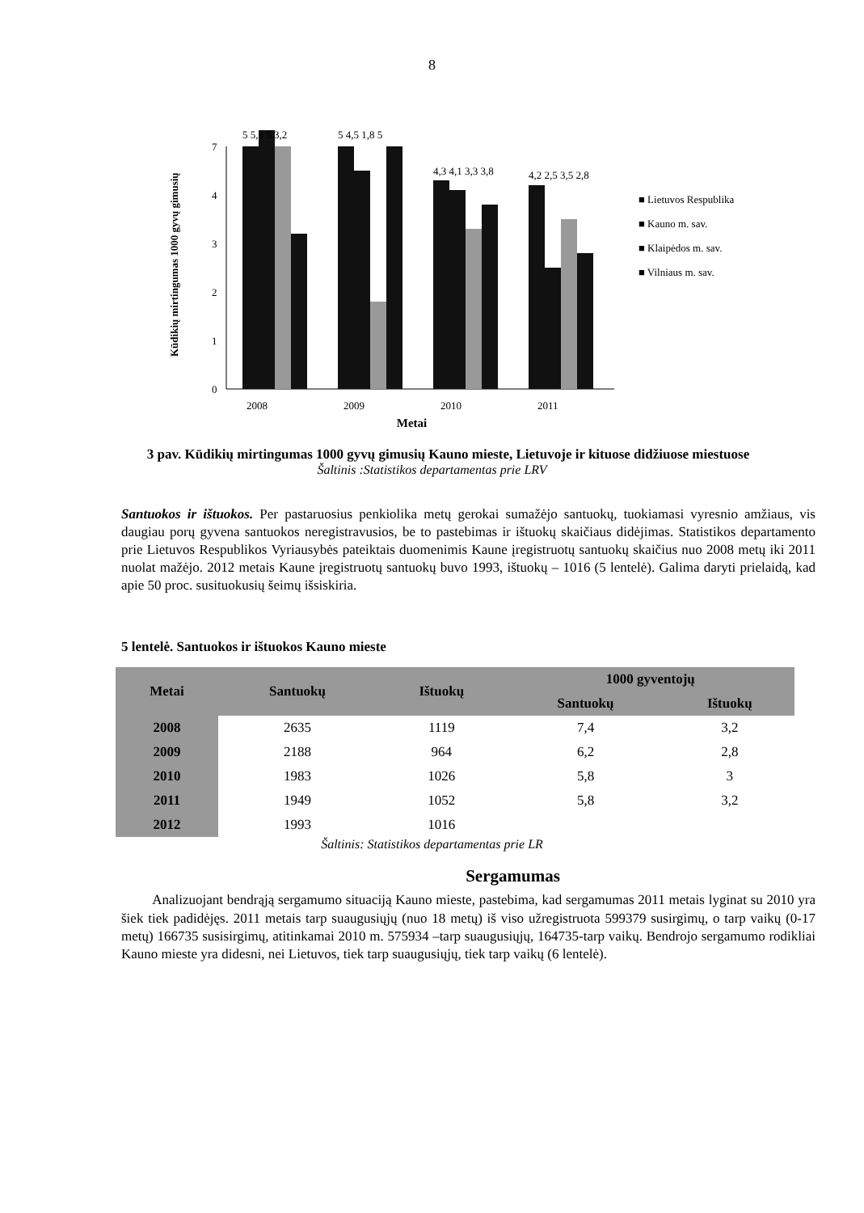8
Kūdikių mirtingumas 1000 gyvų gimusių
0
1
2
3
4
7
5 5,8 5 3,2
5 4,5 1,8 5
4,3 4,1 3,3 3,8
4,2 2,5 3,5 2,8
2008
2009
2010
2011
■ Lietuvos Respublika
■ Kauno m. sav.
■ Klaipėdos m. sav.
■ Vilniaus m. sav.
Metai
3 pav. Kūdikių mirtingumas 1000 gyvų gimusių Kauno mieste, Lietuvoje ir kituose didžiuose miestuose
Šaltinis :Statistikos departamentas prie LRV
Santuokos ir ištuokos. Per pastaruosius penkiolika metų gerokai sumažėjo santuokų, tuokiamasi vyresnio amžiaus, vis daugiau porų gyvena santuokos neregistravusios, be to pastebimas ir ištuokų skaičiaus didėjimas. Statistikos departamento prie Lietuvos Respublikos Vyriausybės pateiktais duomenimis Kaune įregistruotų santuokų skaičius nuo 2008 metų iki 2011 nuolat mažėjo. 2012 metais Kaune įregistruotų santuokų buvo 1993, ištuokų – 1016 (5 lentelė). Galima daryti prielaidą, kad apie 50 proc. susituokusių šeimų išsiskiria.
5 lentelė. Santuokos ir ištuokos Kauno mieste
| Metai | Santuokų | Ištuokų | 1000 gyventojų | |
| --- | --- | --- | --- | --- |
| | | | Santuokų | Ištuokų |
| 2008 | 2635 | 1119 | 7,4 | 3,2 |
| 2009 | 2188 | 964 | 6,2 | 2,8 |
| 2010 | 1983 | 1026 | 5,8 | 3 |
| 2011 | 1949 | 1052 | 5,8 | 3,2 |
| 2012 | 1993 | 1016 | | |
Šaltinis: Statistikos departamentas prie LR
Sergamumas
Analizuojant bendrąją sergamumo situaciją Kauno mieste, pastebima, kad sergamumas 2011 metais lyginat su 2010 yra šiek tiek padidėjęs. 2011 metais tarp suaugusiųjų (nuo 18 metų) iš viso užregistruota 599379 susirgimų, o tarp vaikų (0-17 metų) 166735 susisirgimų, atitinkamai 2010 m. 575934 –tarp suaugusiųjų, 164735-tarp vaikų. Bendrojo sergamumo rodikliai Kauno mieste yra didesni, nei Lietuvos, tiek tarp suaugusiųjų, tiek tarp vaikų (6 lentelė).